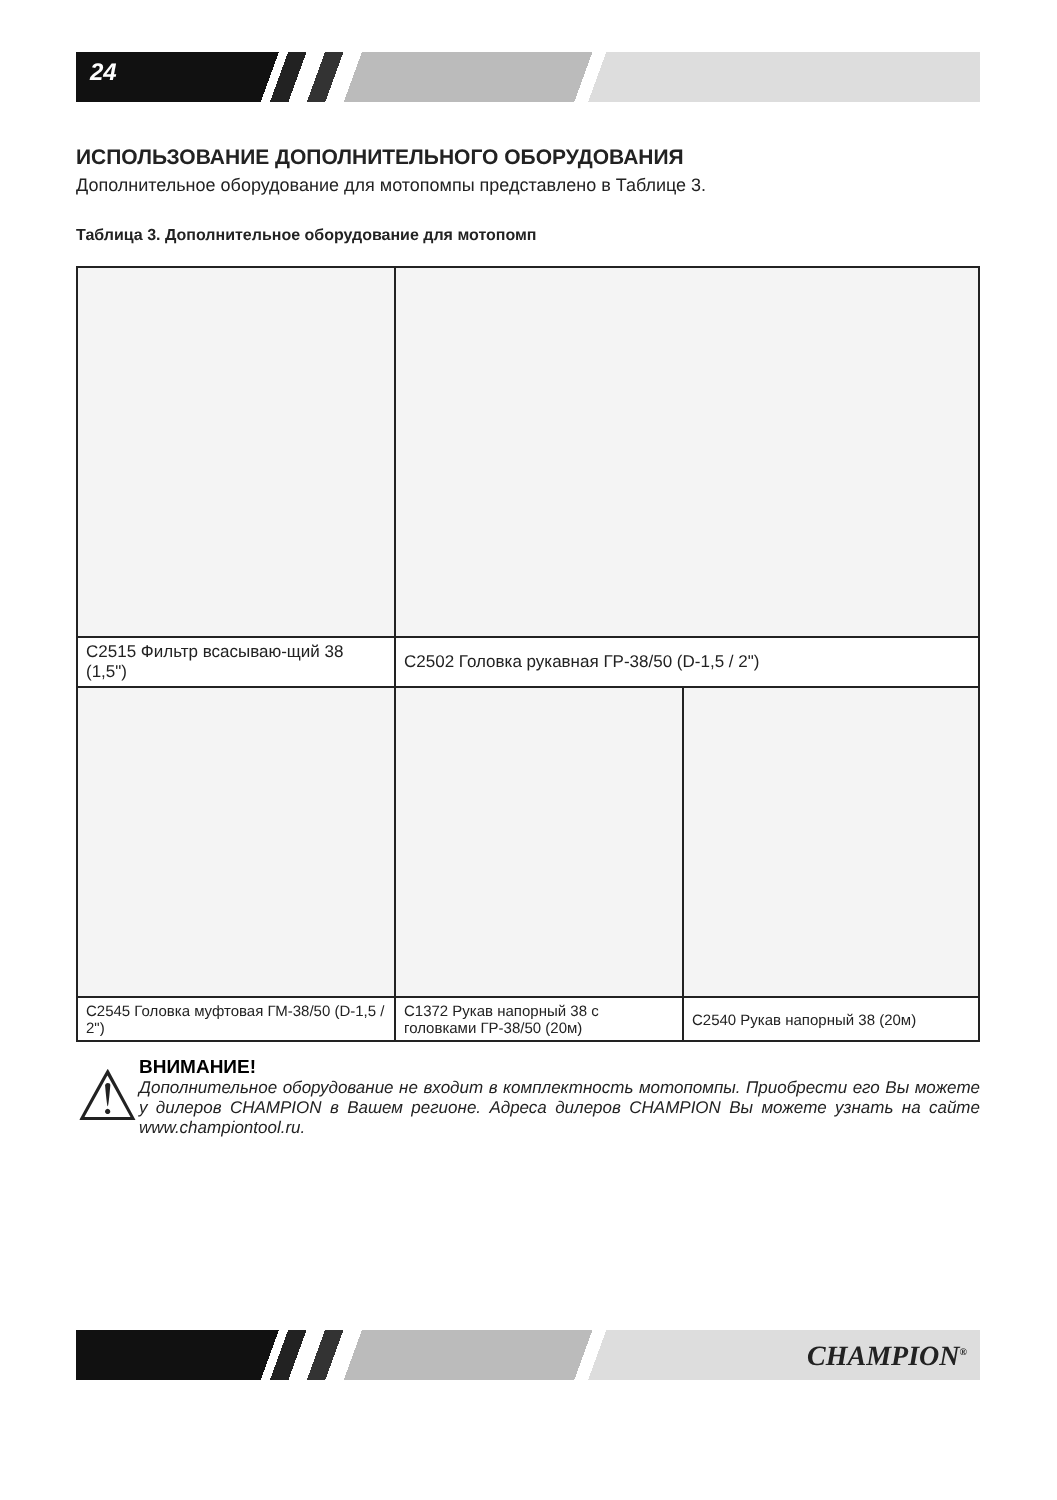24
ИСПОЛЬЗОВАНИЕ ДОПОЛНИТЕЛЬНОГО ОБОРУДОВАНИЯ
Дополнительное оборудование для мотопомпы представлено в Таблице 3.
Таблица 3. Дополнительное оборудование для мотопомп
| C2515 Фильтр всасываю-щий 38 (1,5") | C2502 Головка рукавная ГР-38/50 (D-1,5 / 2") | |
| C2545 Головка муфтовая ГМ-38/50 (D-1,5 / 2") | C1372 Рукав напорный 38 с головками ГР-38/50 (20м) | C2540 Рукав напорный 38 (20м) |
⚠
ВНИМАНИЕ!
Дополнительное оборудование не входит в комплектность мотопомпы. Приобрести его Вы можете у дилеров CHAMPION в Вашем регионе. Адреса дилеров CHAMPION Вы можете узнать на сайте www.championtool.ru.
CHAMPION<sup>®</sup>